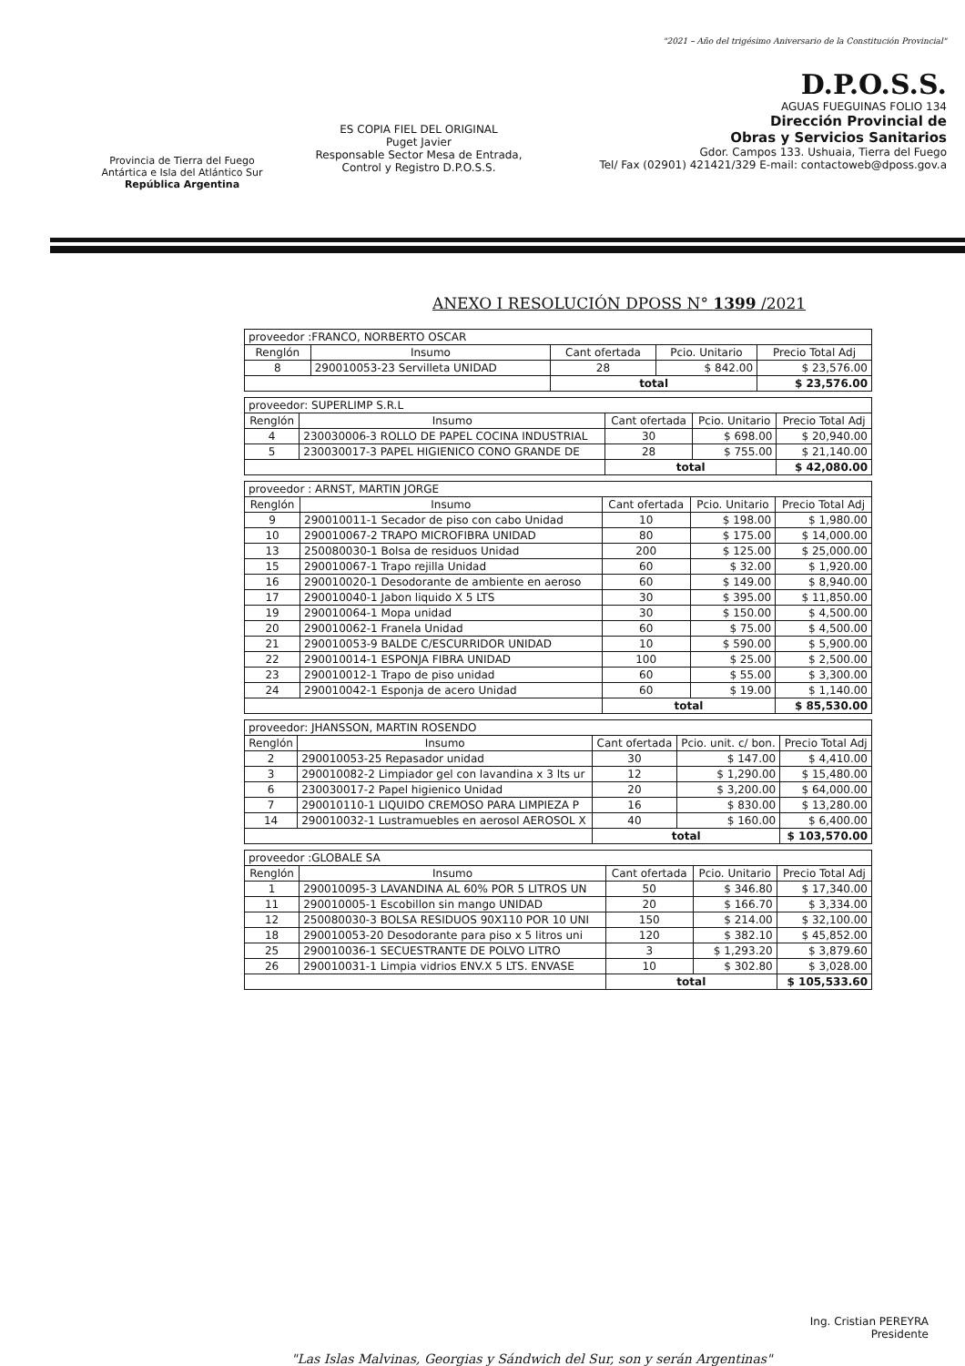Provincia de Tierra del Fuego
Antártica e Isla del Atlántico Sur
República Argentina
ES COPIA FIEL DEL ORIGINAL
Puget Javier
Responsable Sector Mesa de Entrada, Control y Registro D.P.O.S.S.
"2021 – Año del trigésimo Aniversario de la Constitución Provincial"
D.P.O.S.S.
AGUAS FUEGUINAS FOLIO 134
Dirección Provincial de
Obras y Servicios Sanitarios
Gdor. Campos 133. Ushuaia, Tierra del Fuego
Tel/ Fax (02901) 421421/329 E-mail: contactoweb@dposs.gov.a
ANEXO I RESOLUCIÓN DPOSS N° 1399 /2021
| proveedor :FRANCO, NORBERTO OSCAR | | | | |
| Renglón | Insumo | Cant ofertada | Pcio. Unitario | Precio Total Adj |
| 8 | 290010053-23 Servilleta UNIDAD | 28 | $ 842.00 | $ 23,576.00 |
| | | total | | $ 23,576.00 |
| proveedor: SUPERLIMP S.R.L | | | | |
| Renglón | Insumo | Cant ofertada | Pcio. Unitario | Precio Total Adj |
| 4 | 230030006-3 ROLLO DE PAPEL COCINA INDUSTRIAL | 30 | $ 698.00 | $ 20,940.00 |
| 5 | 230030017-3 PAPEL HIGIENICO CONO GRANDE DE | 28 | $ 755.00 | $ 21,140.00 |
| | | total | | $ 42,080.00 |
| proveedor : ARNST, MARTIN JORGE | | | | |
| Renglón | Insumo | Cant ofertada | Pcio. Unitario | Precio Total Adj |
| 9 | 290010011-1 Secador de piso con cabo Unidad | 10 | $ 198.00 | $ 1,980.00 |
| 10 | 290010067-2 TRAPO MICROFIBRA UNIDAD | 80 | $ 175.00 | $ 14,000.00 |
| 13 | 250080030-1 Bolsa de residuos Unidad | 200 | $ 125.00 | $ 25,000.00 |
| 15 | 290010067-1 Trapo rejilla Unidad | 60 | $ 32.00 | $ 1,920.00 |
| 16 | 290010020-1 Desodorante de ambiente en aeroso | 60 | $ 149.00 | $ 8,940.00 |
| 17 | 290010040-1 Jabon liquido X 5 LTS | 30 | $ 395.00 | $ 11,850.00 |
| 19 | 290010064-1 Mopa unidad | 30 | $ 150.00 | $ 4,500.00 |
| 20 | 290010062-1 Franela Unidad | 60 | $ 75.00 | $ 4,500.00 |
| 21 | 290010053-9 BALDE C/ESCURRIDOR UNIDAD | 10 | $ 590.00 | $ 5,900.00 |
| 22 | 290010014-1 ESPONJA FIBRA UNIDAD | 100 | $ 25.00 | $ 2,500.00 |
| 23 | 290010012-1 Trapo de piso unidad | 60 | $ 55.00 | $ 3,300.00 |
| 24 | 290010042-1 Esponja de acero Unidad | 60 | $ 19.00 | $ 1,140.00 |
| | | total | | $ 85,530.00 |
| proveedor: JHANSSON, MARTIN ROSENDO | | | | |
| Renglón | Insumo | Cant ofertada | Pcio. unit. c/ bon. | Precio Total Adj |
| 2 | 290010053-25 Repasador unidad | 30 | $ 147.00 | $ 4,410.00 |
| 3 | 290010082-2 Limpiador gel con lavandina x 3 lts ur | 12 | $ 1,290.00 | $ 15,480.00 |
| 6 | 230030017-2 Papel higienico Unidad | 20 | $ 3,200.00 | $ 64,000.00 |
| 7 | 290010110-1 LIQUIDO CREMOSO PARA LIMPIEZA P | 16 | $ 830.00 | $ 13,280.00 |
| 14 | 290010032-1 Lustramuebles en aerosol AEROSOL X | 40 | $ 160.00 | $ 6,400.00 |
| | | total | | $ 103,570.00 |
| proveedor :GLOBALE SA | | | | |
| Renglón | Insumo | Cant ofertada | Pcio. Unitario | Precio Total Adj |
| 1 | 290010095-3 LAVANDINA AL 60% POR 5 LITROS UN | 50 | $ 346.80 | $ 17,340.00 |
| 11 | 290010005-1 Escobillon sin mango UNIDAD | 20 | $ 166.70 | $ 3,334.00 |
| 12 | 250080030-3 BOLSA RESIDUOS 90X110 POR 10 UNI | 150 | $ 214.00 | $ 32,100.00 |
| 18 | 290010053-20 Desodorante para piso x 5 litros uni | 120 | $ 382.10 | $ 45,852.00 |
| 25 | 290010036-1 SECUESTRANTE DE POLVO LITRO | 3 | $ 1,293.20 | $ 3,879.60 |
| 26 | 290010031-1 Limpia vidrios ENV.X 5 LTS. ENVASE | 10 | $ 302.80 | $ 3,028.00 |
| | | total | | $ 105,533.60 |
Ing. Cristian PEREYRA
Presidente
"Las Islas Malvinas, Georgias y Sándwich del Sur, son y serán Argentinas"